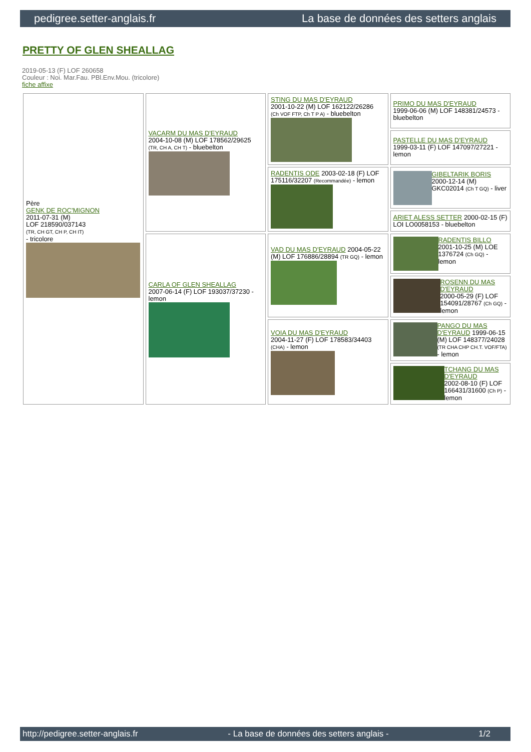pedigree.setter-anglais.fr La base de données des setters anglais
PRETTY OF GLEN SHEALLAG
2019-05-13 (F) LOF 260658
Couleur : Noi. Mar.Fau. PBl.Env.Mou. (tricolore)
fiche affixe
| Père GENK DE ROC'MIGNON 2011-07-31 (M) LOF 218590/037143 (TR, CH GT, CH P, CH IT) - tricolore | VACARM DU MAS D'EYRAUD 2004-10-08 (M) LOF 178562/29625 (TR, CH A, CH T) - bluebelton | STING DU MAS D'EYRAUD 2001-10-22 (M) LOF 162122/26286 (Ch VOF FTP, Ch T P A) - bluebelton | PRIMO DU MAS D'EYRAUD 1999-06-06 (M) LOF 148381/24573 - bluebelton |
| | | | PASTELLE DU MAS D'EYRAUD 1999-03-11 (F) LOF 147097/27221 - lemon |
| | | RADENTIS ODE 2003-02-18 (F) LOF 175116/32207 (Recommandée) - lemon | GIBELTARIK BORIS 2000-12-14 (M) GKC02014 (Ch T GQ) - liver |
| | | | ARIET ALESS SETTER 2000-02-15 (F) LOI LO0058153 - bluebelton |
| | CARLA OF GLEN SHEALLAG 2007-06-14 (F) LOF 193037/37230 - lemon | VAD DU MAS D'EYRAUD 2004-05-22 (M) LOF 176886/28894 (TR GQ) - lemon | RADENTIS BILLO 2001-10-25 (M) LOE 1376724 (Ch GQ) - lemon |
| | | | ROSENN DU MAS D'EYRAUD 2000-05-29 (F) LOF 154091/28767 (Ch GQ) - lemon |
| | | VOIA DU MAS D'EYRAUD 2004-11-27 (F) LOF 178583/34403 (CHA) - lemon | PANGO DU MAS D'EYRAUD 1999-06-15 (M) LOF 148377/24028 (TR CHA CHP CH.T. VOF/FTA) - lemon |
| | | | TCHANG DU MAS D'EYRAUD 2002-08-10 (F) LOF 166431/31600 (Ch P) - lemon |
http://pedigree.setter-anglais.fr - La base de données des setters anglais - 1/2